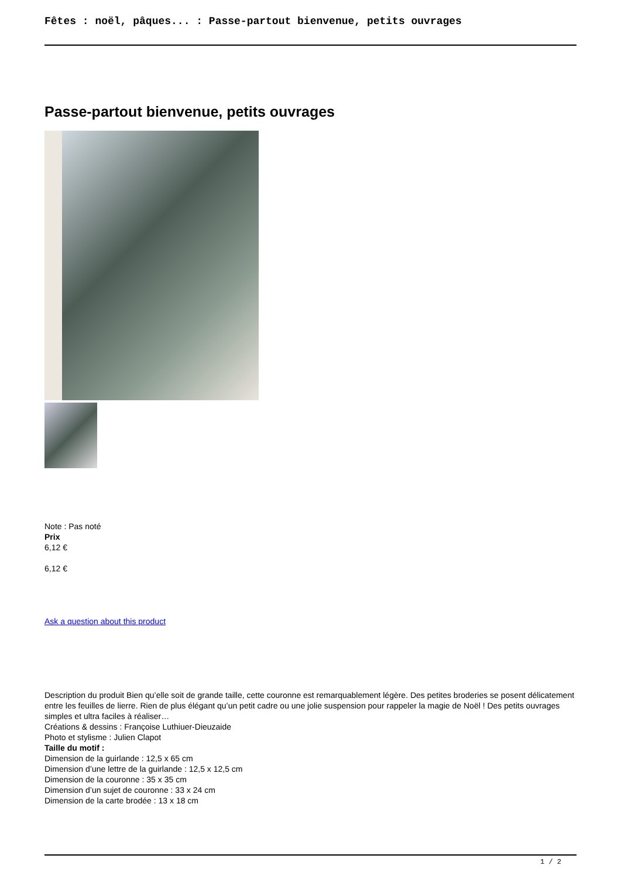Fêtes : noël, pâques... : Passe-partout bienvenue, petits ouvrages
Passe-partout bienvenue, petits ouvrages
Note : Pas noté
Prix
6,12 €
6,12 €
Ask a question about this product
Description du produit Bien qu’elle soit de grande taille, cette couronne est remarquablement légère. Des petites broderies se posent délicatement entre les feuilles de lierre. Rien de plus élégant qu’un petit cadre ou une jolie suspension pour rappeler la magie de Noël ! Des petits ouvrages simples et ultra faciles à réaliser…
Créations & dessins : Françoise Luthiuer-Dieuzaide
Photo et stylisme : Julien Clapot
Taille du motif :
Dimension de la guirlande : 12,5 x 65 cm
Dimension d’une lettre de la guirlande : 12,5 x 12,5 cm
Dimension de la couronne : 35 x 35 cm
Dimension d’un sujet de couronne : 33 x 24 cm
Dimension de la carte brodée : 13 x 18 cm
1 / 2